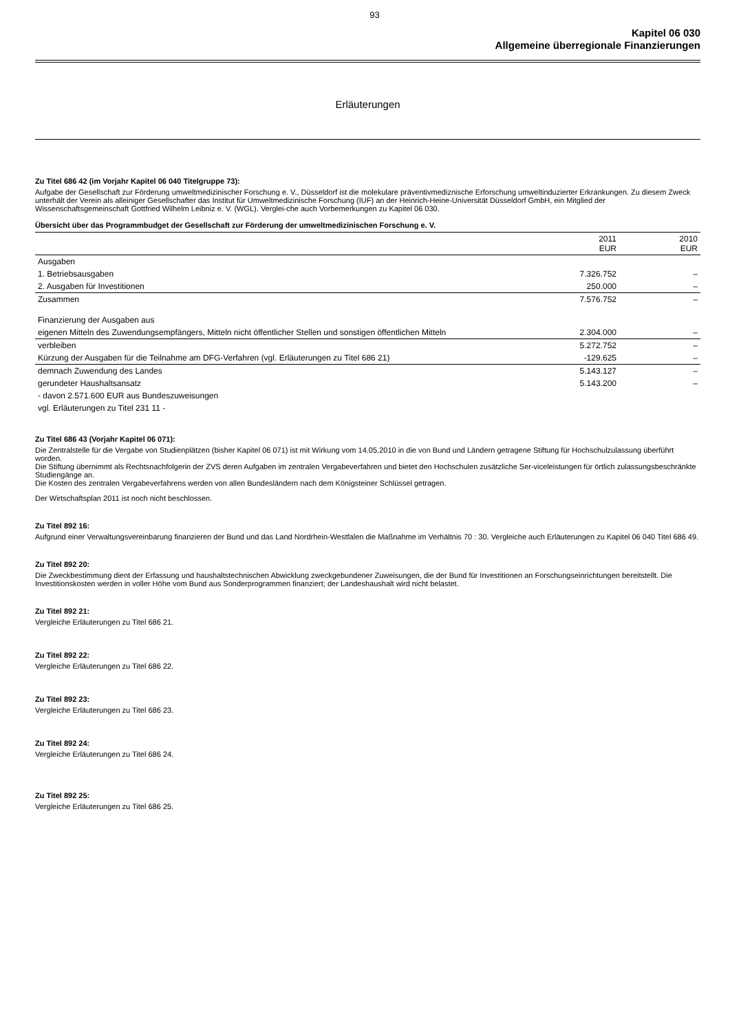93
Kapitel 06 030
Allgemeine überregionale Finanzierungen
Erläuterungen
Zu Titel 686 42 (im Vorjahr Kapitel 06 040 Titelgruppe 73):
Aufgabe der Gesellschaft zur Förderung umweltmedizinischer Forschung e. V., Düsseldorf ist die molekulare präventivmediznische Erforschung umweltinduzierter Erkrankungen. Zu diesem Zweck unterhält der Verein als alleiniger Gesellschafter das Institut für Umweltmedizinische Forschung (IUF) an der Heinrich-Heine-Universität Düsseldorf GmbH, ein Mitglied der Wissenschaftsgemeinschaft Gottfried Wilhelm Leibniz e. V. (WGL). Verglei-che auch Vorbemerkungen zu Kapitel 06 030.
Übersicht über das Programmbudget der Gesellschaft zur Förderung der umweltmedizinischen Forschung e. V.
| | 2011 EUR | 2010 EUR |
| --- | --- | --- |
| Ausgaben | | |
| 1. Betriebsausgaben | 7.326.752 | – |
| 2. Ausgaben für Investitionen | 250.000 | – |
| Zusammen | 7.576.752 | – |
| Finanzierung der Ausgaben aus | | |
| eigenen Mitteln des Zuwendungsempfängers, Mitteln nicht öffentlicher Stellen und sonstigen öffentlichen Mitteln | 2.304.000 | – |
| verbleiben | 5.272.752 | – |
| Kürzung der Ausgaben für die Teilnahme am DFG-Verfahren (vgl. Erläuterungen zu Titel 686 21) | -129.625 | – |
| demnach Zuwendung des Landes | 5.143.127 | – |
| gerundeter Haushaltsansatz | 5.143.200 | – |
| - davon 2.571.600 EUR aus Bundeszuweisungen | | |
| vgl. Erläuterungen zu Titel 231 11 - | | |
Zu Titel 686 43 (Vorjahr Kapitel 06 071):
Die Zentralstelle für die Vergabe von Studienplätzen (bisher Kapitel 06 071) ist mit Wirkung vom 14.05.2010 in die von Bund und Ländern getragene Stiftung für Hochschulzulassung überführt worden.
Die Stiftung übernimmt als Rechtsnachfolgerin der ZVS deren Aufgaben im zentralen Vergabeverfahren und bietet den Hochschulen zusätzliche Ser-viceleistungen für örtlich zulassungsbeschränkte Studiengänge an.
Die Kosten des zentralen Vergabeverfahrens werden von allen Bundesländern nach dem Königsteiner Schlüssel getragen.
Der Wirtschaftsplan 2011 ist noch nicht beschlossen.
Zu Titel 892 16:
Aufgrund einer Verwaltungsvereinbarung finanzieren der Bund und das Land Nordrhein-Westfalen die Maßnahme im Verhältnis 70 : 30. Vergleiche auch Erläuterungen zu Kapitel 06 040 Titel 686 49.
Zu Titel 892 20:
Die Zweckbestimmung dient der Erfassung und haushaltstechnischen Abwicklung zweckgebundener Zuweisungen, die der Bund für Investitionen an Forschungseinrichtungen bereitstellt. Die Investitionskosten werden in voller Höhe vom Bund aus Sonderprogrammen finanziert; der Landeshaushalt wird nicht belastet.
Zu Titel 892 21:
Vergleiche Erläuterungen zu Titel 686 21.
Zu Titel 892 22:
Vergleiche Erläuterungen zu Titel 686 22.
Zu Titel 892 23:
Vergleiche Erläuterungen zu Titel 686 23.
Zu Titel 892 24:
Vergleiche Erläuterungen zu Titel 686 24.
Zu Titel 892 25:
Vergleiche Erläuterungen zu Titel 686 25.